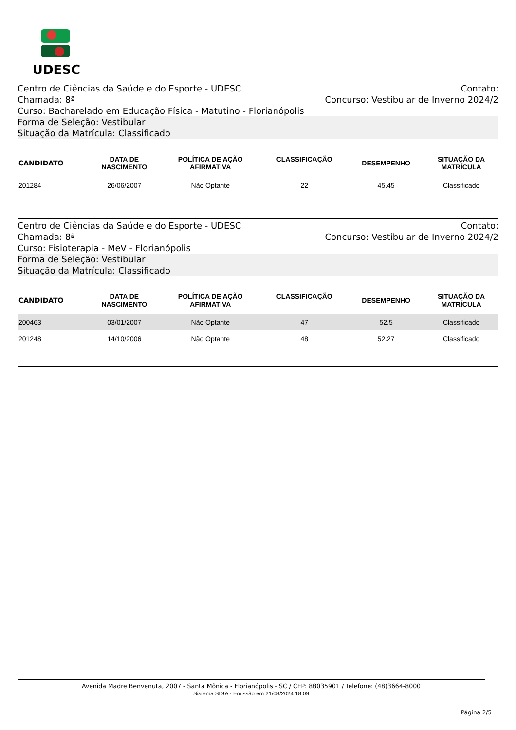UDESC
Centro de Ciências da Saúde e do Esporte - UDESC Contato:
Chamada: 8ª Concurso: Vestibular de Inverno 2024/2
Curso: Bacharelado em Educação Física - Matutino - Florianópolis
Forma de Seleção: Vestibular
Situação da Matrícula: Classificado
| CANDIDATO | DATA DE NASCIMENTO | POLÍTICA DE AÇÃO AFIRMATIVA | CLASSIFICAÇÃO | DESEMPENHO | SITUAÇÃO DA MATRÍCULA |
| --- | --- | --- | --- | --- | --- |
| 201284 | 26/06/2007 | Não Optante | 22 | 45.45 | Classificado |
Centro de Ciências da Saúde e do Esporte - UDESC Contato:
Chamada: 8ª Concurso: Vestibular de Inverno 2024/2
Curso: Fisioterapia - MeV - Florianópolis
Forma de Seleção: Vestibular
Situação da Matrícula: Classificado
| CANDIDATO | DATA DE NASCIMENTO | POLÍTICA DE AÇÃO AFIRMATIVA | CLASSIFICAÇÃO | DESEMPENHO | SITUAÇÃO DA MATRÍCULA |
| --- | --- | --- | --- | --- | --- |
| 200463 | 03/01/2007 | Não Optante | 47 | 52.5 | Classificado |
| 201248 | 14/10/2006 | Não Optante | 48 | 52.27 | Classificado |
Avenida Madre Benvenuta, 2007 - Santa Mônica - Florianópolis - SC / CEP: 88035901 / Telefone: (48)3664-8000
Sistema SIGA - Emissão em 21/08/2024 18:09
Página 2/5